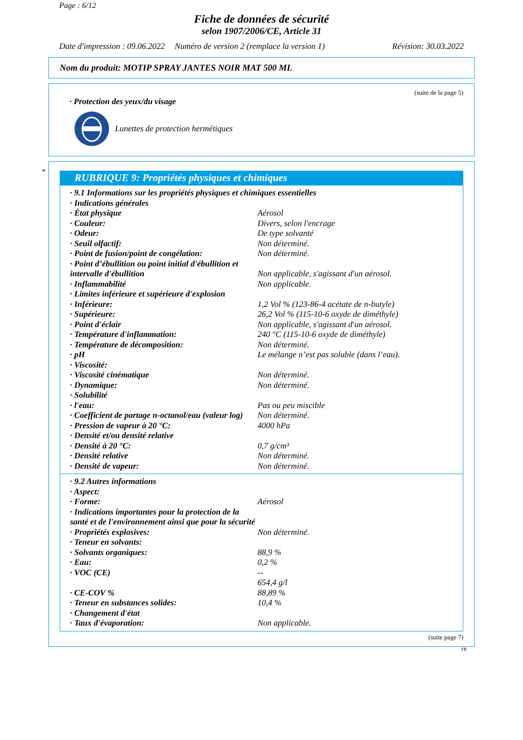Page : 6/12
Fiche de données de sécurité
selon 1907/2006/CE, Article 31
Date d'impression : 09.06.2022 Numéro de version 2 (remplace la version 1) Révision: 30.03.2022
Nom du produit: MOTIP SPRAY JANTES NOIR MAT 500 ML
(suite de la page 5)
· Protection des yeux/du visage
Lunettes de protection hermétiques
*
RUBRIQUE 9: Propriétés physiques et chimiques
| · 9.1 Informations sur les propriétés physiques et chimiques essentielles | |
| · Indications générales | |
| · État physique | Aérosol |
| · Couleur: | Divers, selon l'encrage |
| · Odeur: | De type solvanté |
| · Seuil olfactif: | Non déterminé. |
| · Point de fusion/point de congélation: | Non déterminé. |
| · Point d’ébullition ou point initial d'ébullition et intervalle d'ébullition | Non applicable, s'agissant d'un aérosol. |
| · Inflammabilité | Non applicable. |
| · Limites inférieure et supérieure d'explosion | |
| · Inférieure: | 1,2 Vol % (123-86-4 acétate de n-butyle) |
| · Supérieure: | 26,2 Vol % (115-10-6 oxyde de diméthyle) |
| · Point d'éclair | Non applicable, s'agissant d'un aérosol. |
| · Température d'inflammation: | 240 °C (115-10-6 oxyde de diméthyle) |
| · Température de décomposition: | Non déterminé. |
| · pH | Le mélange n’est pas soluble (dans l’eau). |
| · Viscosité: | |
| · Viscosité cinématique | Non déterminé. |
| · Dynamique: | Non déterminé. |
| · Solubilité | |
| · l'eau: | Pas ou peu miscible |
| · Coefficient de partage n-octanol/eau (valeur log) | Non déterminé. |
| · Pression de vapeur à 20 °C: | 4000 hPa |
| · Densité et/ou densité relative | |
| · Densité à 20 °C: | 0,7 g/cm³ |
| · Densité relative | Non déterminé. |
| · Densité de vapeur: | Non déterminé. |
| · 9.2 Autres informations | |
| · Aspect: | |
| · Forme: | Aérosol |
| · Indications importantes pour la protection de la santé et de l'environnement ainsi que pour la sécurité | |
| · Propriétés explosives: | Non déterminé. |
| · Teneur en solvants: | |
| · Solvants organiques: | 88,9 % |
| · Eau: | 0,2 % |
| · VOC (CE) | -- 654,4 g/l |
| · CE-COV % | 88,89 % |
| · Teneur en substances solides: | 10,4 % |
| · Changement d'état | |
| · Taux d'évaporation: | Non applicable. |
(suite page 7)
FR